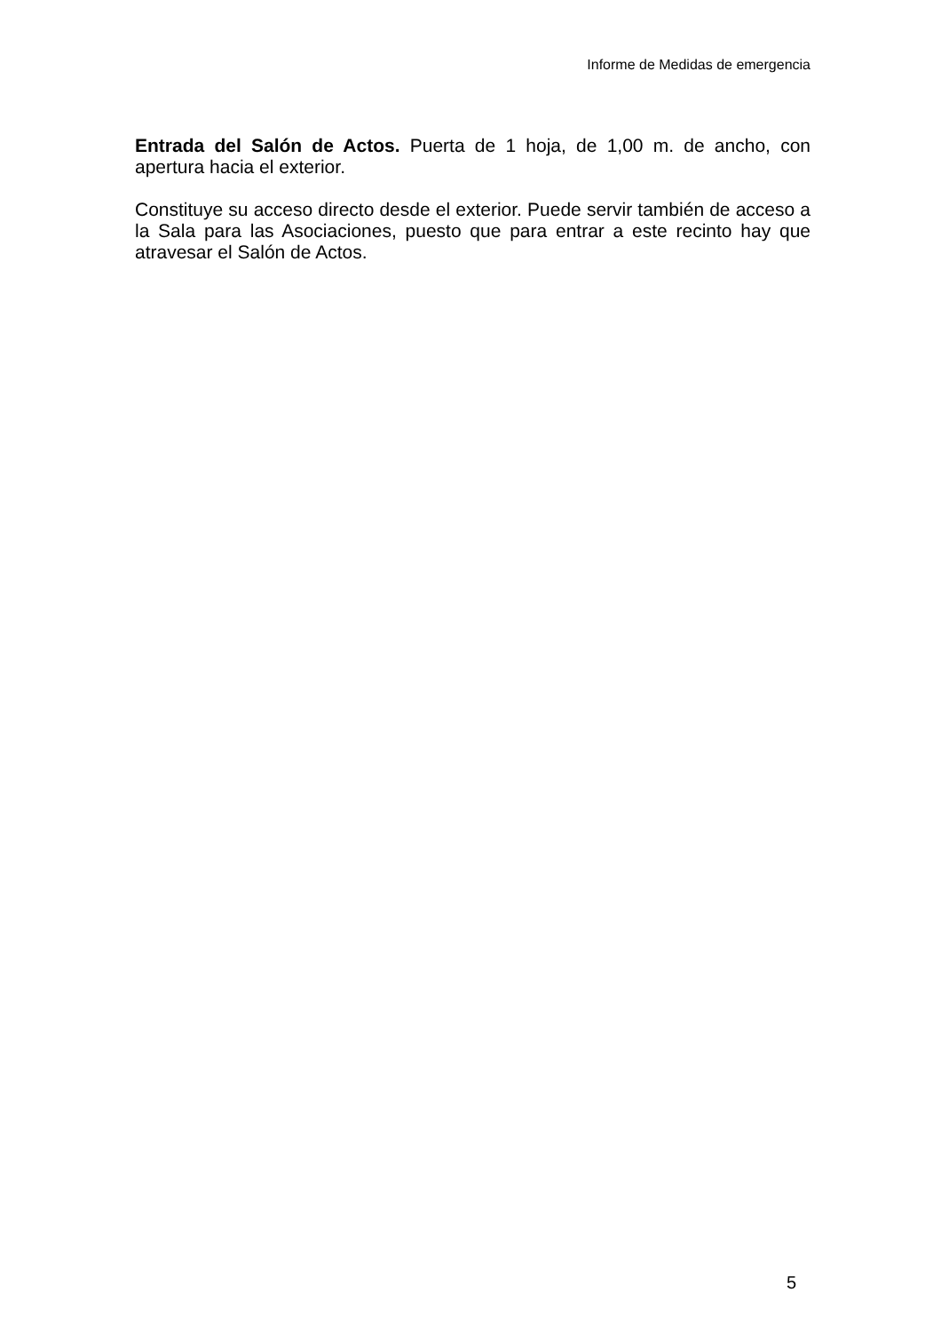Informe de Medidas de emergencia
Entrada del Salón de Actos. Puerta de 1 hoja, de 1,00 m. de ancho, con apertura hacia el exterior.
Constituye su acceso directo desde el exterior. Puede servir también de acceso a la Sala para las Asociaciones, puesto que para entrar a este recinto hay que atravesar el Salón de Actos.
5